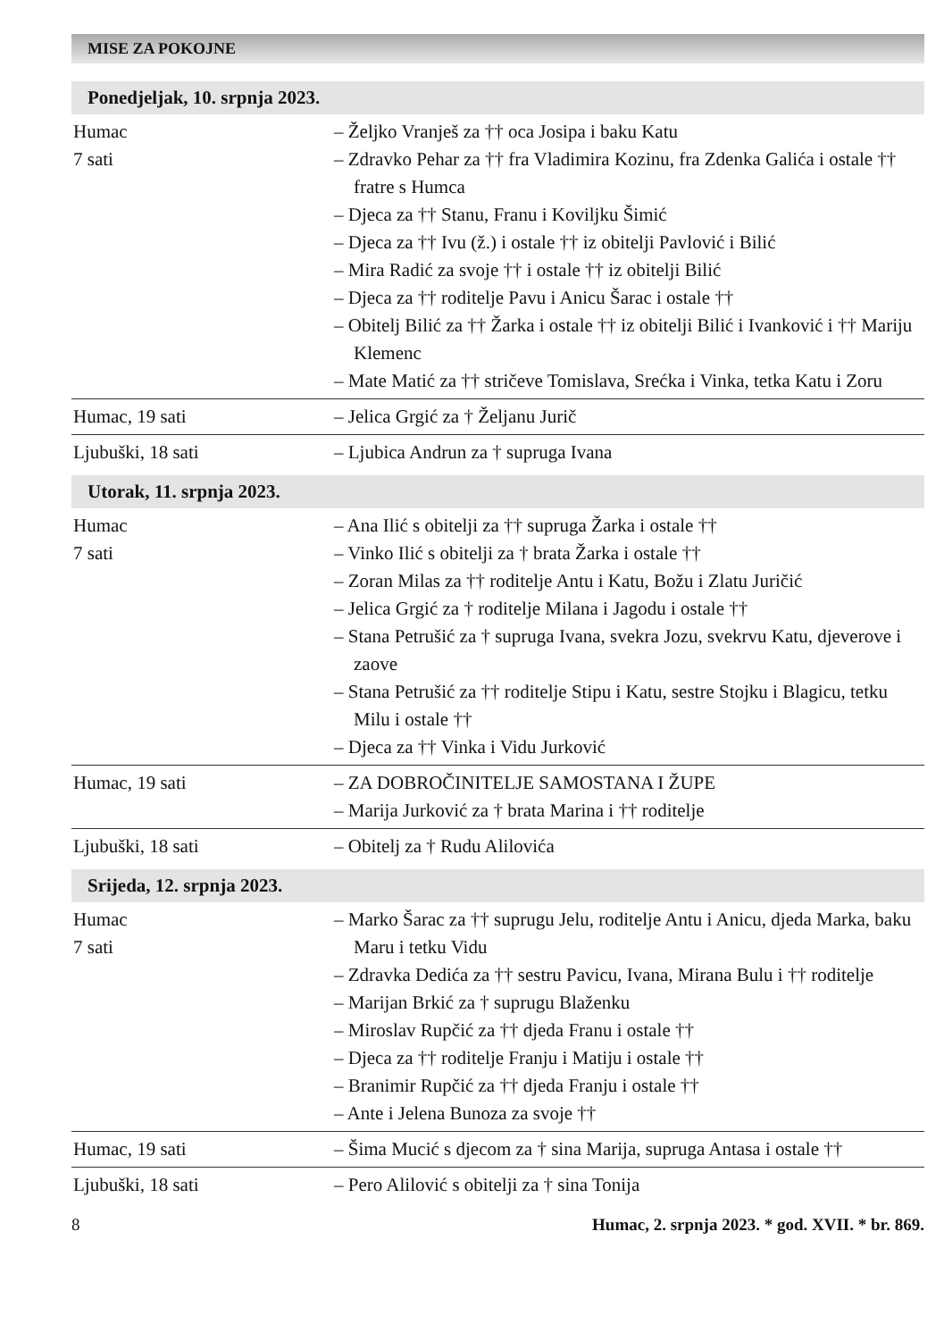MISE ZA POKOJNE
Ponedjeljak, 10. srpnja 2023.
| Humac 7 sati | – Željko Vranješ za †† oca Josipa i baku Katu – Zdravko Pehar za †† fra Vladimira Kozinu, fra Zdenka Galića i ostale †† fratre s Humca – Djeca za †† Stanu, Franu i Koviljku Šimić – Djeca za †† Ivu (ž.) i ostale †† iz obitelji Pavlović i Bilić – Mira Radić za svoje †† i ostale †† iz obitelji Bilić – Djeca za †† roditelje Pavu i Anicu Šarac i ostale †† – Obitelj Bilić za †† Žarka i ostale †† iz obitelji Bilić i Ivanković i †† Mariju Klemenc – Mate Matić za †† stričeve Tomislava, Srećka i Vinka, tetka Katu i Zoru |
| Humac, 19 sati | – Jelica Grgić za † Željanu Jurič |
| Ljubuški, 18 sati | – Ljubica Andrun za † supruga Ivana |
Utorak, 11. srpnja 2023.
| Humac 7 sati | – Ana Ilić s obitelji za †† supruga Žarka i ostale †† – Vinko Ilić s obitelji za † brata Žarka i ostale †† – Zoran Milas za †† roditelje Antu i Katu, Božu i Zlatu Juričić – Jelica Grgić za † roditelje Milana i Jagodu i ostale †† – Stana Petrušić za † supruga Ivana, svekra Jozu, svekrvu Katu, djeverove i zaove – Stana Petrušić za †† roditelje Stipu i Katu, sestre Stojku i Blagicu, tetku Milu i ostale †† – Djeca za †† Vinka i Vidu Jurković |
| Humac, 19 sati | – ZA DOBROČINITELJE SAMOSTANA I ŽUPE – Marija Jurković za † brata Marina i †† roditelje |
| Ljubuški, 18 sati | – Obitelj za † Rudu Alilovića |
Srijeda, 12. srpnja 2023.
| Humac 7 sati | – Marko Šarac za †† suprugu Jelu, roditelje Antu i Anicu, djeda Marka, baku Maru i tetku Vidu – Zdravka Dedića za †† sestru Pavicu, Ivana, Mirana Bulu i †† roditelje – Marijan Brkić za † suprugu Blaženku – Miroslav Rupčić za †† djeda Franu i ostale †† – Djeca za †† roditelje Franju i Matiju i ostale †† – Branimir Rupčić za †† djeda Franju i ostale †† – Ante i Jelena Bunoza za svoje †† |
| Humac, 19 sati | – Šima Mucić s djecom za † sina Marija, supruga Antasa i ostale †† |
| Ljubuški, 18 sati | – Pero Alilović s obitelji za † sina Tonija |
8 Humac, 2. srpnja 2023. * god. XVII. * br. 869.